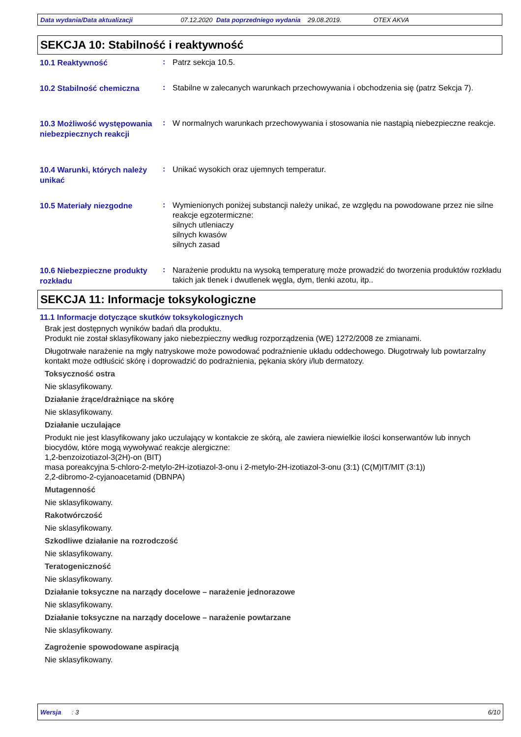Data wydania/Data aktualizacji 07.12.2020 Data poprzedniego wydania 29.08.2019. OTEX AKVA
SEKCJA 10: Stabilność i reaktywność
10.1 Reaktywność
:
Patrz sekcja 10.5.
10.2 Stabilność chemiczna
:
Stabilne w zalecanych warunkach przechowywania i obchodzenia się (patrz Sekcja 7).
10.3 Możliwość występowania niebezpiecznych reakcji
:
W normalnych warunkach przechowywania i stosowania nie nastąpią niebezpieczne reakcje.
10.4 Warunki, których należy unikać
:
Unikać wysokich oraz ujemnych temperatur.
10.5 Materiały niezgodne
:
Wymienionych poniżej substancji należy unikać, ze względu na powodowane przez nie silne reakcje egzotermiczne:
silnych utleniaczy
silnych kwasów
silnych zasad
10.6 Niebezpieczne produkty rozkładu
:
Narażenie produktu na wysoką temperaturę może prowadzić do tworzenia produktów rozkładu takich jak tlenek i dwutlenek węgla, dym, tlenki azotu, itp..
SEKCJA 11: Informacje toksykologiczne
11.1 Informacje dotyczące skutków toksykologicznych
Brak jest dostępnych wyników badań dla produktu.
Produkt nie został sklasyfikowany jako niebezpieczny według rozporządzenia (WE) 1272/2008 ze zmianami.
Długotrwałe narażenie na mgły natryskowe może powodować podrażnienie układu oddechowego. Długotrwały lub powtarzalny kontakt może odtłuścić skórę i doprowadzić do podrażnienia, pękania skóry i/lub dermatozy.
Toksyczność ostra
Nie sklasyfikowany.
Działanie żrące/drażniące na skórę
Nie sklasyfikowany.
Działanie uczulające
Produkt nie jest klasyfikowany jako uczulający w kontakcie ze skórą, ale zawiera niewielkie ilości konserwantów lub innych biocydów, które mogą wywoływać reakcje alergiczne:
1,2-benzoizotiazol-3(2H)-on (BIT)
masa poreakcyjna 5-chloro-2-metylo-2H-izotiazol-3-onu i 2-metylo-2H-izotiazol-3-onu (3:1) (C(M)IT/MIT (3:1))
2,2-dibromo-2-cyjanoacetamid (DBNPA)
Mutagenność
Nie sklasyfikowany.
Rakotwórczość
Nie sklasyfikowany.
Szkodliwe działanie na rozrodczość
Nie sklasyfikowany.
Teratogeniczność
Nie sklasyfikowany.
Działanie toksyczne na narządy docelowe – narażenie jednorazowe
Nie sklasyfikowany.
Działanie toksyczne na narządy docelowe – narażenie powtarzane
Nie sklasyfikowany.
Zagrożenie spowodowane aspiracją
Nie sklasyfikowany.
Wersja : 3 6/10